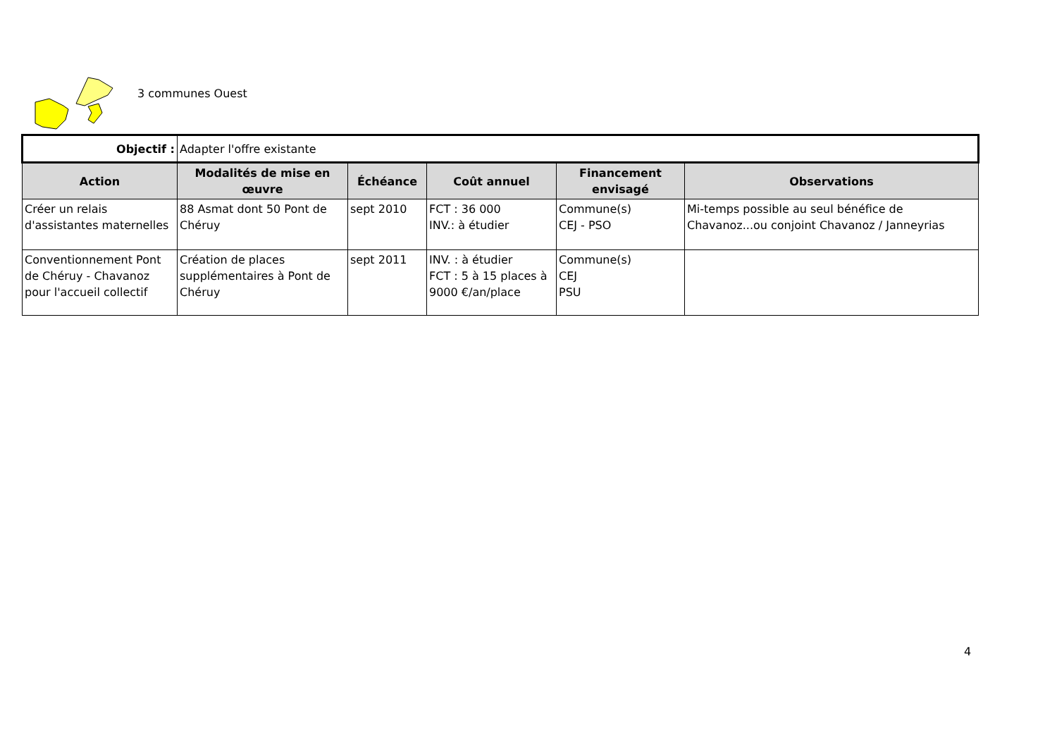3 communes Ouest
| Objectif : | Adapter l'offre existante | | | | |
| Action | Modalités de mise en œuvre | Échéance | Coût annuel | Financement envisagé | Observations |
| Créer un relais d'assistantes maternelles | 88 Asmat dont 50 Pont de Chéruy | sept 2010 | FCT : 36 000 INV.: à étudier | Commune(s) CEJ - PSO | Mi-temps possible au seul bénéfice de Chavanoz...ou conjoint Chavanoz / Janneyrias |
| Conventionnement Pont de Chéruy - Chavanoz pour l'accueil collectif | Création de places supplémentaires à Pont de Chéruy | sept 2011 | INV. : à étudier FCT : 5 à 15 places à 9000 €/an/place | Commune(s) CEJ PSU | |
4